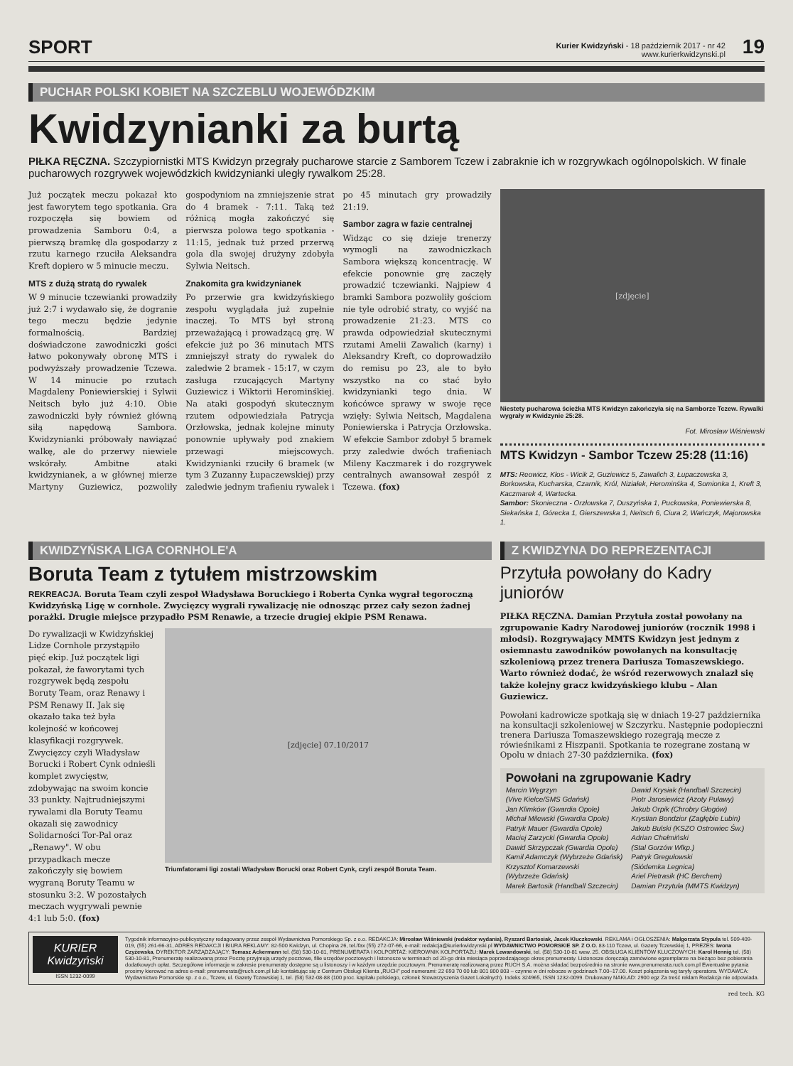SPORT
Kurier Kwidzyński - 18 październik 2017 - nr 42
www.kurierkwidzynski.pl
19
PUCHAR POLSKI KOBIET NA SZCZEBLU WOJEWÓDZKIM
Kwidzynianki za burtą
PIŁKA RĘCZNA. Szczypiornistki MTS Kwidzyn przegrały pucharowe starcie z Samborem Tczew i zabraknie ich w rozgrywkach ogólnopolskich. W finale pucharowych rozgrywek wojewódzkich kwidzynianki uległy rywalkom 25:28.
Już początek meczu pokazał kto jest faworytem tego spotkania. Gra rozpoczęła się bowiem od prowadzenia Samboru 0:4, a pierwszą bramkę dla gospodarzy z rzutu karnego rzuciła Aleksandra Kreft dopiero w 5 minucie meczu.
MTS z dużą stratą do rywalek
W 9 minucie tczewianki prowadziły już 2:7 i wydawało się, że dogranie tego meczu będzie jedynie formalnością. Bardziej doświadczone zawodniczki gości łatwo pokonywały obronę MTS i podwyższały prowadzenie Tczewa. W 14 minucie po rzutach Magdaleny Poniewierskiej i Sylwii Neitsch było już 4:10. Obie zawodniczki były również główną siłą napędową Sambora. Kwidzynianki próbowały nawiązać walkę, ale do przerwy niewiele wskórały. Ambitne ataki kwidzynianek, a w głównej mierze Martyny Guziewicz, pozwoliły gospodyniom na zmniejszenie strat do 4 bramek - 7:11. Taką też różnicą mogła zakończyć się pierwsza polowa tego spotkania - 11:15, jednak tuż przed przerwą gola dla swojej drużyny zdobyła Sylwia Neitsch.
Znakomita gra kwidzynianek
Po przerwie gra kwidzyńskiego zespołu wyglądała już zupełnie inaczej. To MTS był stroną przeważającą i prowadzącą grę. W efekcie już po 36 minutach MTS zmniejszył straty do rywalek do zaledwie 2 bramek - 15:17, w czym zasługa rzucających Martyny Guziewicz i Wiktorii Herominśkiej. Na ataki gospodyń skutecznym rzutem odpowiedziała Patrycja Orzłowska, jednak kolejne minuty ponownie upływały pod znakiem przewagi miejscowych. Kwidzynianki rzuciły 6 bramek (w tym 3 Zuzanny Łupaczewskiej) przy zaledwie jednym trafieniu rywalek i po 45 minutach gry prowadziły 21:19.
Sambor zagra w fazie centralnej
Widząc co się dzieje trenerzy wymogli na zawodniczkach Sambora większą koncentrację. W efekcie ponownie grę zaczęły prowadzić tczewianki. Najpiew 4 bramki Sambora pozwoliły gościom nie tyle odrobić straty, co wyjść na prowadzenie 21:23. MTS co prawda odpowiedział skutecznymi rzutami Amelii Zawalich (karny) i Aleksandry Kreft, co doprowadziło do remisu po 23, ale to było wszystko na co stać było kwidzynianki tego dnia. W końcówce sprawy w swoje ręce wzięły: Sylwia Neitsch, Magdalena Poniewierska i Patrycja Orzłowska. W efekcie Sambor zdobył 5 bramek przy zaledwie dwóch trafieniach Mileny Kaczmarek i do rozgrywek centralnych awansował zespół z Tczewa. (fox)
[zdjęcie]
Niestety pucharowa ścieżka MTS Kwidzyn zakończyła się na Samborze Tczew. Rywalki wygrały w Kwidzynie 25:28.
Fot. Mirosław Wiśniewski
MTS Kwidzyn - Sambor Tczew 25:28 (11:16)
MTS: Reowicz, Kłos - Wicik 2, Guziewicz 5, Zawalich 3, Łupaczewska 3, Borkowska, Kucharska, Czarnik, Król, Niziałek, Herominśka 4, Somionka 1, Kreft 3, Kaczmarek 4, Wartecka.
Sambor: Skonieczna - Orzłowska 7, Duszyńska 1, Puckowska, Poniewierska 8, Siekańska 1, Górecka 1, Gierszewska 1, Neitsch 6, Ciura 2, Wańczyk, Majorowska 1.
KWIDZYŃSKA LIGA CORNHOLE'A
Boruta Team z tytułem mistrzowskim
REKREACJA. Boruta Team czyli zespoł Władysława Boruckiego i Roberta Cynka wygrał tegoroczną Kwidzyńską Ligę w cornhole. Zwycięzcy wygrali rywalizację nie odnosząc przez cały sezon żadnej porażki. Drugie miejsce przypadło PSM Renawie, a trzecie drugiej ekipie PSM Renawa.
Do rywalizacji w Kwidzyńskiej Lidze Cornhole przystąpiło pięć ekip. Już początek ligi pokazał, że faworytami tych rozgrywek będą zespołu Boruty Team, oraz Renawy i PSM Renawy II. Jak się okazało taka też była kolejność w końcowej klasyfikacji rozgrywek. Zwycięzcy czyli Władysław Borucki i Robert Cynk odnieśli komplet zwycięstw, zdobywając na swoim koncie 33 punkty. Najtrudniejszymi rywalami dla Boruty Teamu okazali się zawodnicy Solidarności Tor-Pal oraz „Renawy". W obu przypadkach mecze zakończyły się bowiem wygraną Boruty Teamu w stosunku 3:2. W pozostałych meczach wygrywali pewnie 4:1 lub 5:0. (fox)
[zdjęcie] 07.10/2017
Triumfatorami ligi zostali Władysław Borucki oraz Robert Cynk, czyli zespół Boruta Team.
Z KWIDZYNA DO REPREZENTACJI
Przytuła powołany do Kadry juniorów
PIŁKA RĘCZNA. Damian Przytuła został powołany na zgrupowanie Kadry Narodowej juniorów (rocznik 1998 i młodsi). Rozgrywający MMTS Kwidzyn jest jednym z osiemnastu zawodników powołanych na konsultację szkoleniową przez trenera Dariusza Tomaszewskiego. Warto również dodać, że wśród rezerwowych znalazł się także kolejny gracz kwidzyńskiego klubu – Alan Guziewicz.
Powołani kadrowicze spotkają się w dniach 19-27 października na konsultacji szkoleniowej w Szczyrku. Następnie podopieczni trenera Dariusza Tomaszewskiego rozegrają mecze z rówieśnikami z Hiszpanii. Spotkania te rozegrane zostaną w Opolu w dniach 27-30 października. (fox)
Powołani na zgrupowanie Kadry
Marcin Węgrzyn
(Vive Kielce/SMS Gdańsk)
Jan Klimków (Gwardia Opole)
Michał Milewski (Gwardia Opole)
Patryk Mauer (Gwardia Opole)
Maciej Zarzycki (Gwardia Opole)
Dawid Skrzypczak (Gwardia Opole)
Kamil Adamczyk (Wybrzeże Gdańsk)
Krzysztof Komarzewski
(Wybrzeże Gdańsk)
Marek Bartosik (Handball Szczecin)
Dawid Krysiak (Handball Szczecin)
Piotr Jarosiewicz (Azoty Puławy)
Jakub Orpik (Chrobry Głogów)
Krystian Bondzior (Zagłębie Lubin)
Jakub Bulski (KSZO Ostrowiec Św.)
Adrian Chełmiński
(Stal Gorzów Wlkp.)
Patryk Gregułowski
(Siódemka Legnica)
Ariel Pietrasik (HC Berchem)
Damian Przytuła (MMTS Kwidzyn)
KURIER Kwidzyński
ISSN 1232-0099
Tygodnik informacyjno-publicystyczny redagowany przez zespół Wydawnictwa Pomorskiego Sp. z o.o. REDAKCJA: Mirosław Wiśniewski (redaktor wydania), Ryszard Bartosiak, Jacek Kluczkowski. REKLAMA i OGŁOSZENIA: Malgorzata Stypula tel. 509-409-019, (55) 261-66-31, ADRES REDAKCJI I BIURA REKLAMY: 82-500 Kwidzyn, ul. Chopina 26, tel./fax (55) 272-07-66, e-mail: redakcja@kurierkwidzynski.pl WYDAWNICTWO POMORSKIE SP. Z O.O. 83-110 Tczew, ul. Gazety Tczewskiej 1, PREZES: Iwona Czyżewska, DYREKTOR ZARZĄDZAJĄCY: Tomasz Ackermann tel. (58) 530-10-81, PRENUMERATA I KOLPORTAŻ: KIEROWNIK KOLPORTAŻU: Marek Lewandowski, tel. (58) 530-10-81 wew. 25. OBSŁUGA KLIENTÓW KLUCZOWYCH: Karol Hennig tel. (58) 530-10-81, Prenumeratę realizowaną przez Pocztę przyjmują urzędy pocztowe, filie urzędów pocztowych i listonosze w terminach od 20-go dnia miesiąca poprzedzającego okres prenumeraty. Listonosze doręczają zamówione egzemplarze na bieżąco bez pobierania dodatkowych opłat. Szczegółowe informacje w zakresie prenumeraty dostępne są u listonoszy i w każdym urzędzie pocztowym. Prenumeratę realizowaną przez RUCH S.A. można składać bezpośrednio na stronie www.prenumerata.ruch.com.pl Ewentualne pytania prosimy kierować na adres e-mail: prenumerata@ruch.com.pl lub kontaktując się z Centrum Obsługi Klienta „RUCH" pod numerami: 22 693 70 00 lub 801 800 803 – czynne w dni robocze w godzinach 7.00–17.00. Koszt połączenia wg taryfy operatora. WYDAWCA: Wydawnictwo Pomorskie sp. z o.o., Tczew, ul. Gazety Tczewskiej 1, tel. (58) 532-08-88 (100 proc. kapitału polskiego, członek Stowarzyszenia Gazet Lokalnych). Indeks 324965, ISSN 1232-0099. Drukowany NAKŁAD: 2900 egz Za treść reklam Redakcja nie odpowiada.
red tech. KG